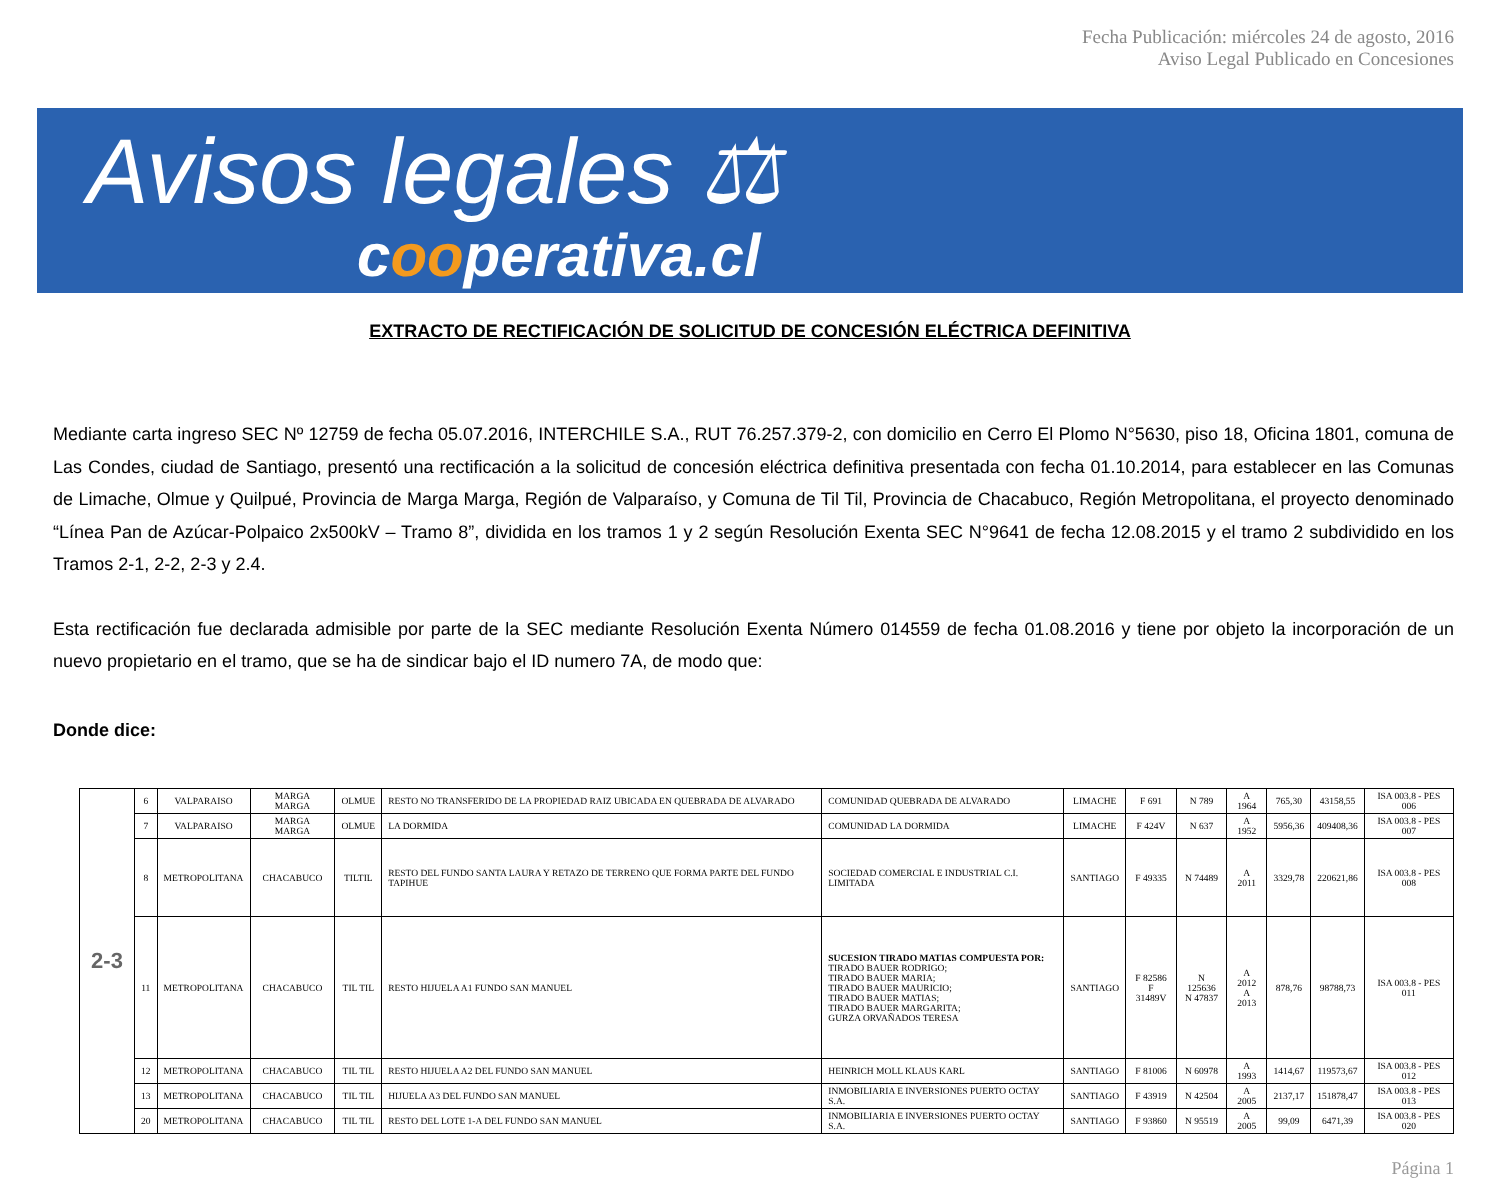Fecha Publicación: miércoles 24 de agosto, 2016
Aviso Legal Publicado en Concesiones
Avisos legales ⚖
cooperativa.cl
EXTRACTO DE RECTIFICACIÓN DE SOLICITUD DE CONCESIÓN ELÉCTRICA DEFINITIVA
Mediante carta ingreso SEC Nº 12759 de fecha 05.07.2016, INTERCHILE S.A., RUT 76.257.379-2, con domicilio en Cerro El Plomo N°5630, piso 18, Oficina 1801, comuna de Las Condes, ciudad de Santiago, presentó una rectificación a la solicitud de concesión eléctrica definitiva presentada con fecha 01.10.2014, para establecer en las Comunas de Limache, Olmue y Quilpué, Provincia de Marga Marga, Región de Valparaíso, y Comuna de Til Til, Provincia de Chacabuco, Región Metropolitana, el proyecto denominado “Línea Pan de Azúcar-Polpaico 2x500kV – Tramo 8”, dividida en los tramos 1 y 2 según Resolución Exenta SEC N°9641 de fecha 12.08.2015 y el tramo 2 subdividido en los Tramos 2-1, 2-2, 2-3 y 2.4.
Esta rectificación fue declarada admisible por parte de la SEC mediante Resolución Exenta Número 014559 de fecha 01.08.2016 y tiene por objeto la incorporación de un nuevo propietario en el tramo, que se ha de sindicar bajo el ID numero 7A, de modo que:
Donde dice:
| 2-3 | 6 | VALPARAISO | MARGA MARGA | OLMUE | RESTO NO TRANSFERIDO DE LA PROPIEDAD RAIZ UBICADA EN QUEBRADA DE ALVARADO | COMUNIDAD QUEBRADA DE ALVARADO | LIMACHE | F 691 | N 789 | A 1964 | 765,30 | 43158,55 | ISA 003.8 - PES 006 |
| | 7 | VALPARAISO | MARGA MARGA | OLMUE | LA DORMIDA | COMUNIDAD LA DORMIDA | LIMACHE | F 424V | N 637 | A 1952 | 5956,36 | 409408,36 | ISA 003.8 - PES 007 |
| | 8 | METROPOLITANA | CHACABUCO | TILTIL | RESTO DEL FUNDO SANTA LAURA Y RETAZO DE TERRENO QUE FORMA PARTE DEL FUNDO TAPIHUE | SOCIEDAD COMERCIAL E INDUSTRIAL C.I. LIMITADA | SANTIAGO | F 49335 | N 74489 | A 2011 | 3329,78 | 220621,86 | ISA 003.8 - PES 008 |
| | 11 | METROPOLITANA | CHACABUCO | TIL TIL | RESTO HIJUELA A1 FUNDO SAN MANUEL | SUCESION TIRADO MATIAS COMPUESTA POR: TIRADO BAUER RODRIGO; TIRADO BAUER MARIA; TIRADO BAUER MAURICIO; TIRADO BAUER MATIAS; TIRADO BAUER MARGARITA; GURZA ORVAÑADOS TERESA | SANTIAGO | F 82586 F 31489V | N 125636 N 47837 | A 2012 A 2013 | 878,76 | 98788,73 | ISA 003.8 - PES 011 |
| | 12 | METROPOLITANA | CHACABUCO | TIL TIL | RESTO HIJUELA A2 DEL FUNDO SAN MANUEL | HEINRICH MOLL KLAUS KARL | SANTIAGO | F 81006 | N 60978 | A 1993 | 1414,67 | 119573,67 | ISA 003.8 - PES 012 |
| | 13 | METROPOLITANA | CHACABUCO | TIL TIL | HIJUELA A3 DEL FUNDO SAN MANUEL | INMOBILIARIA E INVERSIONES PUERTO OCTAY S.A. | SANTIAGO | F 43919 | N 42504 | A 2005 | 2137,17 | 151878,47 | ISA 003.8 - PES 013 |
| | 20 | METROPOLITANA | CHACABUCO | TIL TIL | RESTO DEL LOTE 1-A DEL FUNDO SAN MANUEL | INMOBILIARIA E INVERSIONES PUERTO OCTAY S.A. | SANTIAGO | F 93860 | N 95519 | A 2005 | 99,09 | 6471,39 | ISA 003.8 - PES 020 |
Página 1